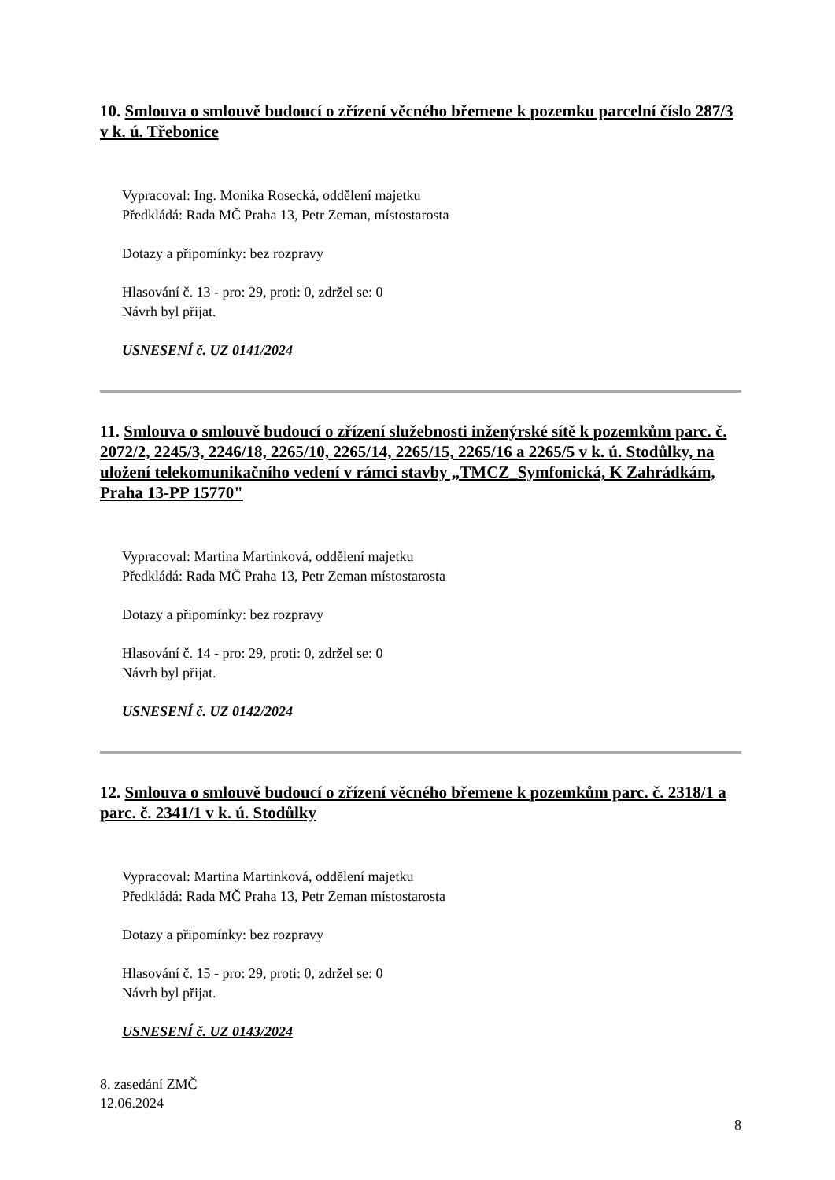10. Smlouva o smlouvě budoucí o zřízení věcného břemene k pozemku parcelní číslo 287/3 v k. ú. Třebonice
Vypracoval: Ing. Monika Rosecká, oddělení majetku
Předkládá: Rada MČ Praha 13, Petr Zeman, místostarosta
Dotazy a připomínky: bez rozpravy
Hlasování č. 13 - pro: 29, proti: 0, zdržel se: 0
Návrh byl přijat.
USNESENÍ č. UZ 0141/2024
11. Smlouva o smlouvě budoucí o zřízení služebnosti inženýrské sítě k pozemkům parc. č. 2072/2, 2245/3, 2246/18, 2265/10, 2265/14, 2265/15, 2265/16 a 2265/5 v k. ú. Stodůlky, na uložení telekomunikačního vedení v rámci stavby „TMCZ_Symfonická, K Zahrádkám, Praha 13-PP 15770"
Vypracoval: Martina Martinková, oddělení majetku
Předkládá: Rada MČ Praha 13, Petr Zeman místostarosta
Dotazy a připomínky: bez rozpravy
Hlasování č. 14 - pro: 29, proti: 0, zdržel se: 0
Návrh byl přijat.
USNESENÍ č. UZ 0142/2024
12. Smlouva o smlouvě budoucí o zřízení věcného břemene k pozemkům parc. č. 2318/1 a parc. č. 2341/1 v k. ú. Stodůlky
Vypracoval: Martina Martinková, oddělení majetku
Předkládá: Rada MČ Praha 13, Petr Zeman místostarosta
Dotazy a připomínky: bez rozpravy
Hlasování č. 15 - pro: 29, proti: 0, zdržel se: 0
Návrh byl přijat.
USNESENÍ č. UZ 0143/2024
8. zasedání ZMČ
12.06.2024
8